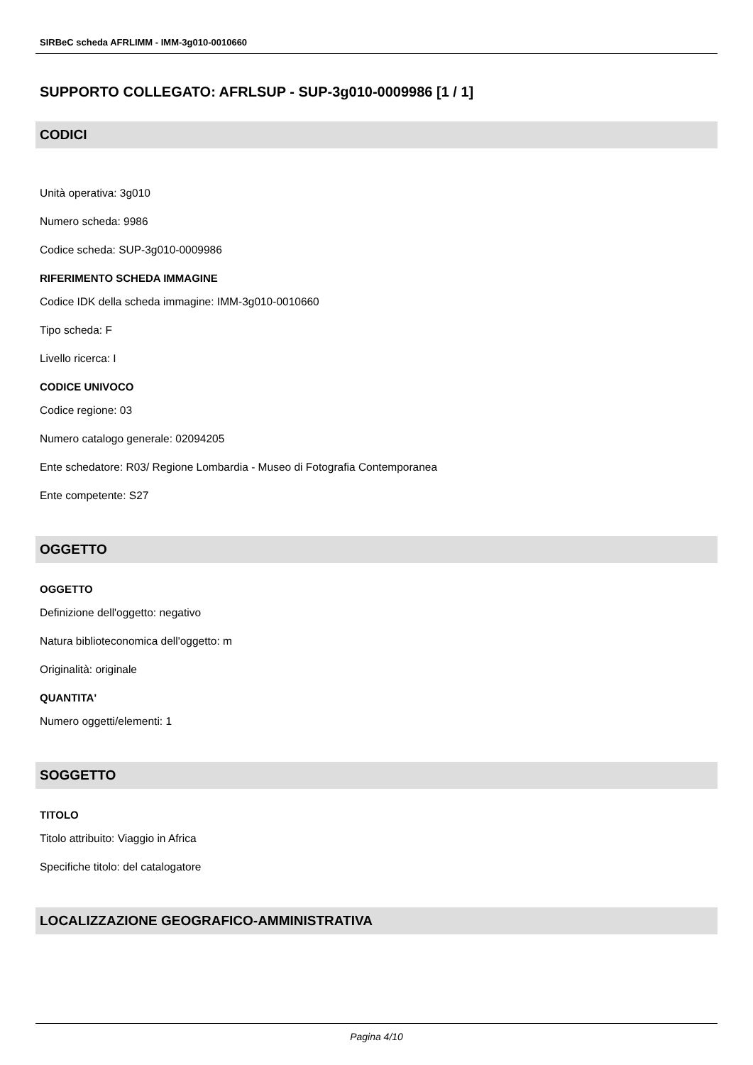SIRBeC scheda AFRLIMM - IMM-3g010-0010660
SUPPORTO COLLEGATO: AFRLSUP - SUP-3g010-0009986 [1 / 1]
CODICI
Unità operativa: 3g010
Numero scheda: 9986
Codice scheda: SUP-3g010-0009986
RIFERIMENTO SCHEDA IMMAGINE
Codice IDK della scheda immagine: IMM-3g010-0010660
Tipo scheda: F
Livello ricerca: I
CODICE UNIVOCO
Codice regione: 03
Numero catalogo generale: 02094205
Ente schedatore: R03/ Regione Lombardia - Museo di Fotografia Contemporanea
Ente competente: S27
OGGETTO
OGGETTO
Definizione dell'oggetto: negativo
Natura biblioteconomica dell'oggetto: m
Originalità: originale
QUANTITA'
Numero oggetti/elementi: 1
SOGGETTO
TITOLO
Titolo attribuito: Viaggio in Africa
Specifiche titolo: del catalogatore
LOCALIZZAZIONE GEOGRAFICO-AMMINISTRATIVA
Pagina 4/10